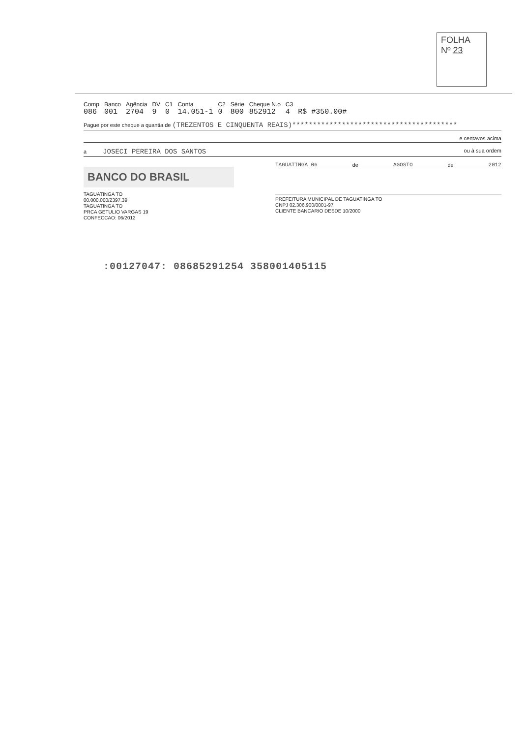FOLHA
Nº 23
| Comp | Banco | Agência | DV | C1 | Conta | C2 | Série | Cheque N.o | C3 | |
| --- | --- | --- | --- | --- | --- | --- | --- | --- | --- | --- |
| 086 | 001 | 2704 | 9 | 0 | 14.051-1 | 0 | 800 | 852912 | 4 | R$ #350.00# |
Pague por este cheque a quantia de (TREZENTOS E CINQUENTA REAIS)****************************************
e centavos acima
a JOSECI PEREIRA DOS SANTOS ou à sua ordem
BANCO DO BRASIL
TAGUATINGA TO
00.000.000/2397.39
TAGUATINGA TO
PRCA GETULIO VARGAS 19
CONFECCAO: 06/2012
TAGUATINGA 06 de AGOSTO de 2012
PREFEITURA MUNICIPAL DE TAGUATINGA TO
CNPJ 02.306.900/0001-97
CLIENTE BANCARIO DESDE 10/2000
:00127047: 08685291254 358001405115